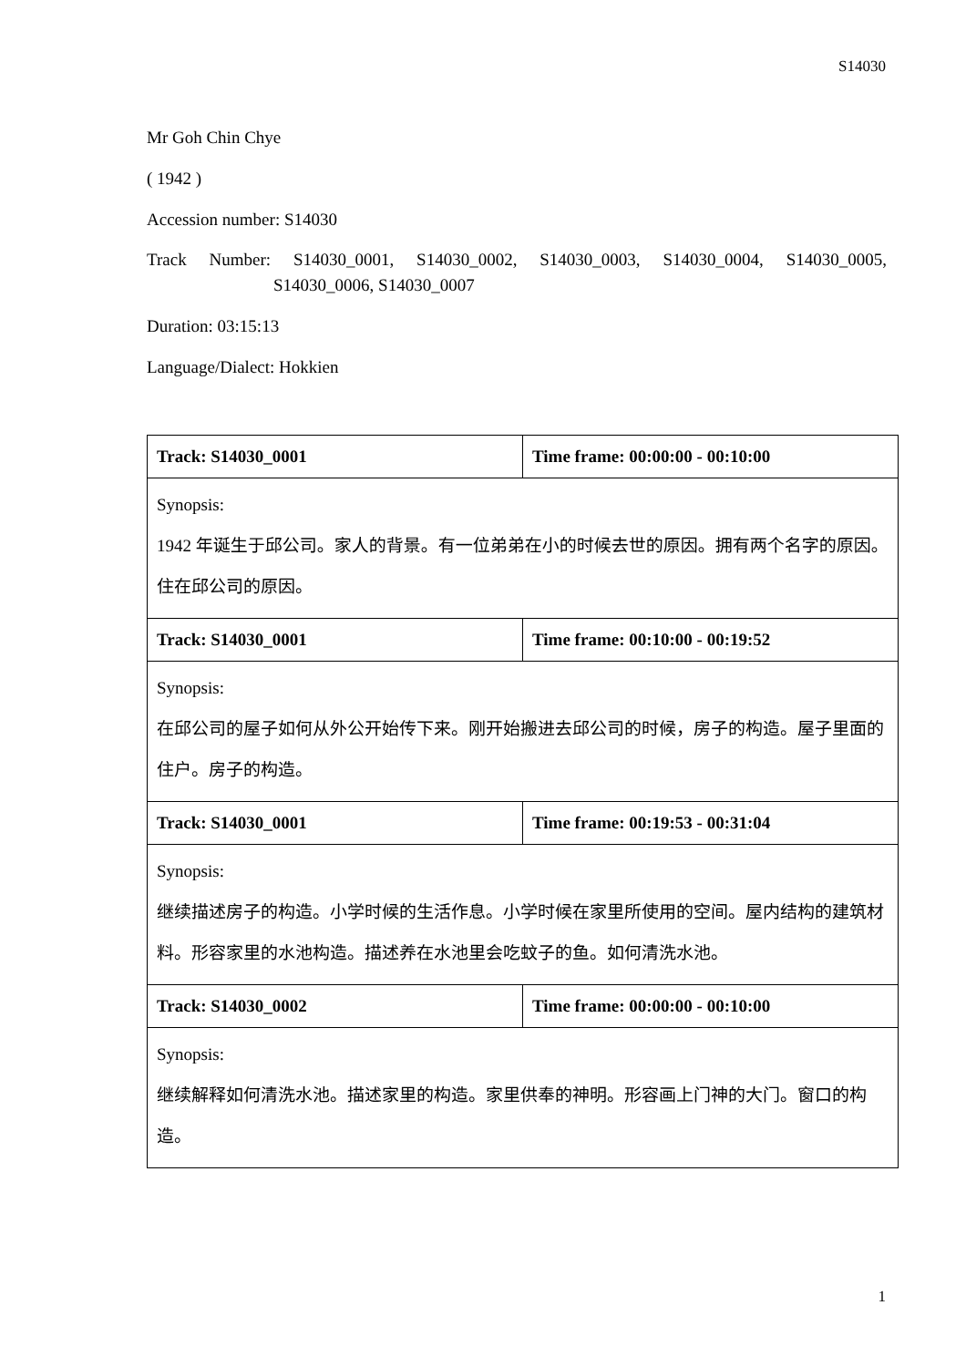S14030
Mr Goh Chin Chye
( 1942 )
Accession number: S14030
Track Number: S14030_0001, S14030_0002, S14030_0003, S14030_0004, S14030_0005,
S14030_0006, S14030_0007
Duration: 03:15:13
Language/Dialect: Hokkien
| Track: S14030_0001 | Time frame: 00:00:00 - 00:10:00 |
| Synopsis: 1942 年诞生于邱公司。家人的背景。有一位弟弟在小的时候去世的原因。拥有两个名字的原因。住在邱公司的原因。 | |
| Track: S14030_0001 | Time frame: 00:10:00 - 00:19:52 |
| Synopsis: 在邱公司的屋子如何从外公开始传下来。刚开始搬进去邱公司的时候，房子的构造。屋子里面的住户。房子的构造。 | |
| Track: S14030_0001 | Time frame: 00:19:53 - 00:31:04 |
| Synopsis: 继续描述房子的构造。小学时候的生活作息。小学时候在家里所使用的空间。屋内结构的建筑材料。形容家里的水池构造。描述养在水池里会吃蚊子的鱼。如何清洗水池。 | |
| Track: S14030_0002 | Time frame: 00:00:00 - 00:10:00 |
| Synopsis: 继续解释如何清洗水池。描述家里的构造。家里供奉的神明。形容画上门神的大门。窗口的构造。 | |
1